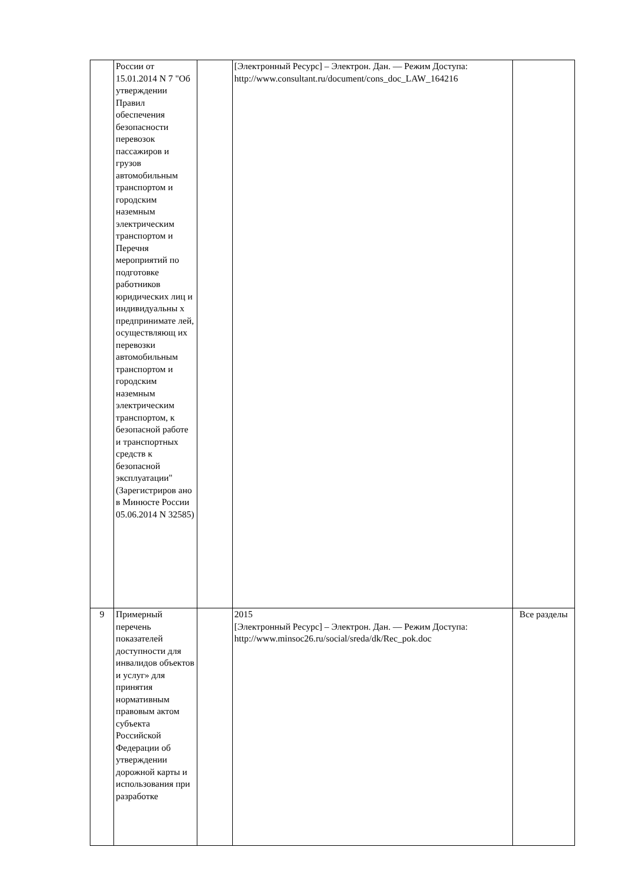| | России от 15.01.2014 N 7 "Об утверждении Правил обеспечения безопасности перевозок пассажиров и грузов автомобильным транспортом и городским наземным электрическим транспортом и Перечня мероприятий по подготовке работников юридических лиц и индивидуальны х предпринимате лей, осуществляющ их перевозки автомобильным транспортом и городским наземным электрическим транспортом, к безопасной работе и транспортных средств к безопасной эксплуатации" (Зарегистриров ано в Минюсте России 05.06.2014 N 32585) | | [Электронный Ресурс] – Электрон. Дан. — Режим Доступа: http://www.consultant.ru/document/cons_doc_LAW_164216 | |
| 9 | Примерный перечень показателей доступности для инвалидов объектов и услуг» для принятия нормативным правовым актом субъекта Российской Федерации об утверждении дорожной карты и использования при разработке | | 2015 [Электронный Ресурс] – Электрон. Дан. — Режим Доступа: http://www.minsoc26.ru/social/sreda/dk/Rec_pok.doc | Все разделы |